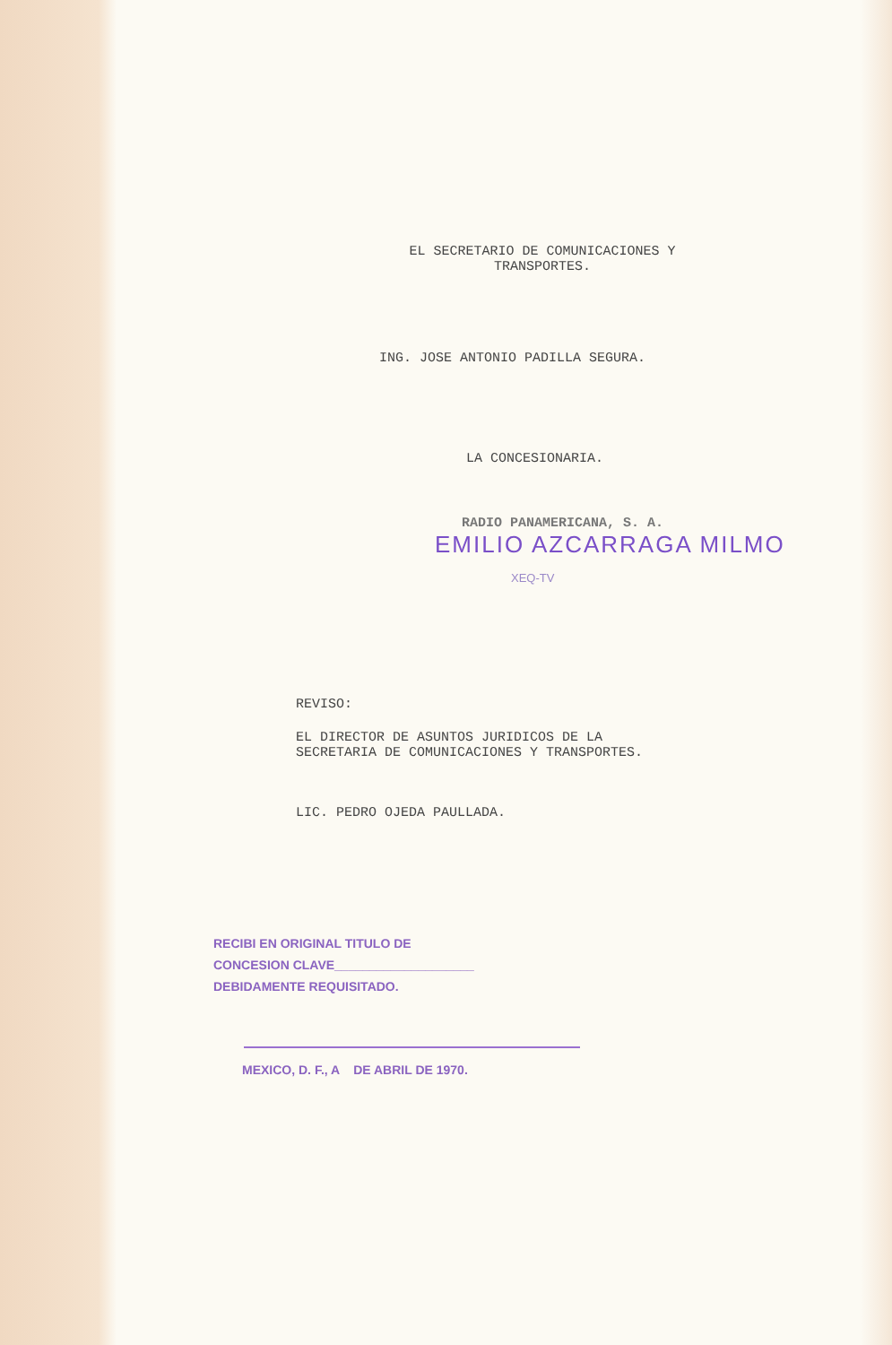EL SECRETARIO DE COMUNICACIONES Y
TRANSPORTES.
ING. JOSE ANTONIO PADILLA SEGURA.
LA CONCESIONARIA.
RADIO PANAMERICANA, S. A.
EMILIO AZCARRAGA MILMO
XEQ-TV
REVISO:
EL DIRECTOR DE ASUNTOS JURIDICOS DE LA
SECRETARIA DE COMUNICACIONES Y TRANSPORTES.
LIC. PEDRO OJEDA PAULLADA.
RECIBI EN ORIGINAL TITULO DE
CONCESION CLAVE____________________
DEBIDAMENTE REQUISITADO.
MEXICO, D. F., A DE ABRIL DE 1970.